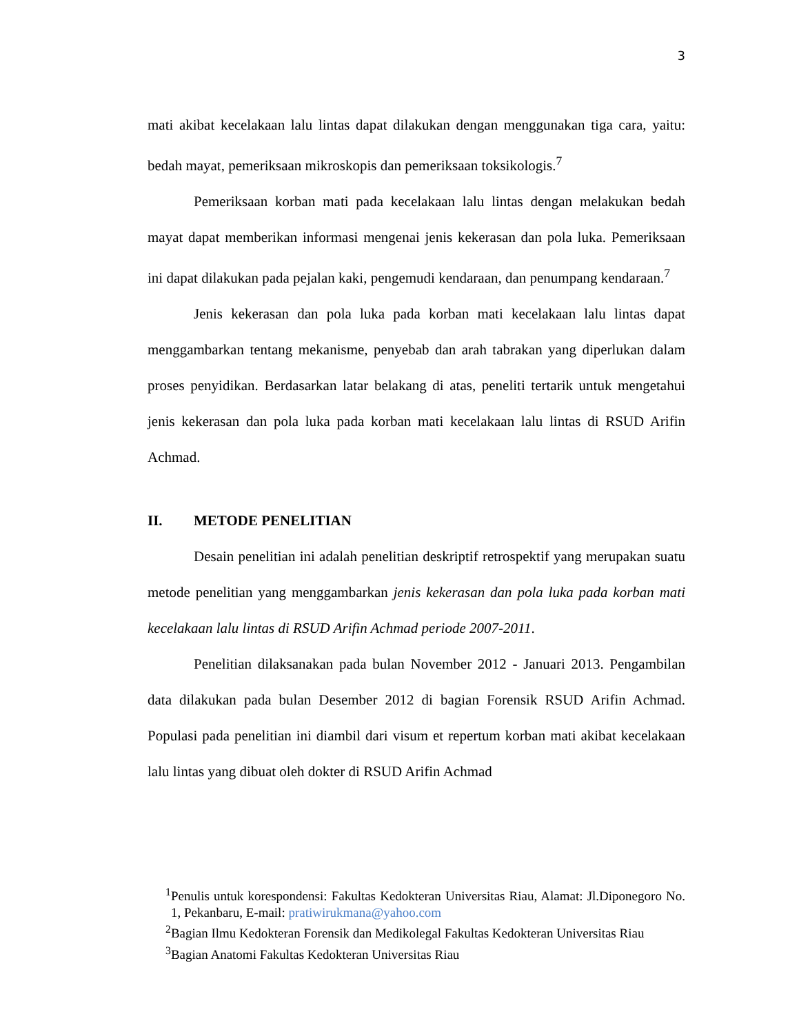3
mati akibat kecelakaan lalu lintas dapat dilakukan dengan menggunakan tiga cara, yaitu: bedah mayat, pemeriksaan mikroskopis dan pemeriksaan toksikologis.<sup>7</sup>
Pemeriksaan korban mati pada kecelakaan lalu lintas dengan melakukan bedah mayat dapat memberikan informasi mengenai jenis kekerasan dan pola luka. Pemeriksaan ini dapat dilakukan pada pejalan kaki, pengemudi kendaraan, dan penumpang kendaraan.<sup>7</sup>
Jenis kekerasan dan pola luka pada korban mati kecelakaan lalu lintas dapat menggambarkan tentang mekanisme, penyebab dan arah tabrakan yang diperlukan dalam proses penyidikan. Berdasarkan latar belakang di atas, peneliti tertarik untuk mengetahui jenis kekerasan dan pola luka pada korban mati kecelakaan lalu lintas di RSUD Arifin Achmad.
II. METODE PENELITIAN
Desain penelitian ini adalah penelitian deskriptif retrospektif yang merupakan suatu metode penelitian yang menggambarkan jenis kekerasan dan pola luka pada korban mati kecelakaan lalu lintas di RSUD Arifin Achmad periode 2007-2011.
Penelitian dilaksanakan pada bulan November 2012 - Januari 2013. Pengambilan data dilakukan pada bulan Desember 2012 di bagian Forensik RSUD Arifin Achmad. Populasi pada penelitian ini diambil dari visum et repertum korban mati akibat kecelakaan lalu lintas yang dibuat oleh dokter di RSUD Arifin Achmad
<sup>1</sup> Penulis untuk korespondensi: Fakultas Kedokteran Universitas Riau, Alamat: Jl.Diponegoro No. 1, Pekanbaru, E-mail: pratiwirukmana@yahoo.com
<sup>2</sup> Bagian Ilmu Kedokteran Forensik dan Medikolegal Fakultas Kedokteran Universitas Riau
<sup>3</sup> Bagian Anatomi Fakultas Kedokteran Universitas Riau